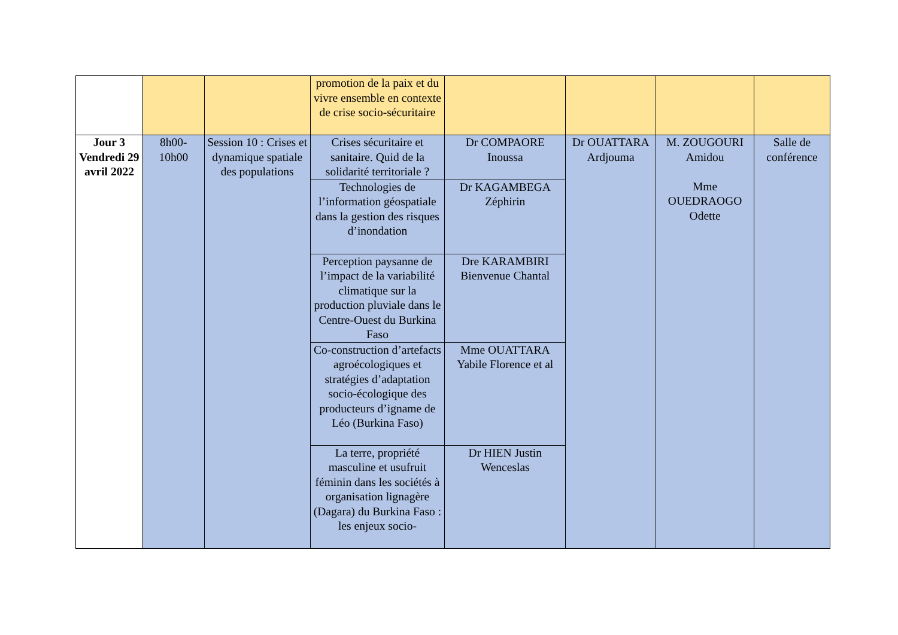| | | | promotion de la paix et du vivre ensemble en contexte de crise socio-sécuritaire | | | | |
| Jour 3 Vendredi 29 avril 2022 | 8h00-10h00 | Session 10 : Crises et dynamique spatiale des populations | Crises sécuritaire et sanitaire. Quid de la solidarité territoriale ? | Dr COMPAORE Inoussa | Dr OUATTARA Ardjouma | M. ZOUGOURI Amidou Mme OUEDRAOGO Odette | Salle de conférence |
| | | | Technologies de l’information géospatiale dans la gestion des risques d’inondation | Dr KAGAMBEGA Zéphirin | | | |
| | | | Perception paysanne de l’impact de la variabilité climatique sur la production pluviale dans le Centre-Ouest du Burkina Faso | Dre KARAMBIRI Bienvenue Chantal | | | |
| | | | Co-construction d’artefacts agroécologiques et stratégies d’adaptation socio-écologique des producteurs d’igname de Léo (Burkina Faso) | Mme OUATTARA Yabile Florence et al | | | |
| | | | La terre, propriété masculine et usufruit féminin dans les sociétés à organisation lignagère (Dagara) du Burkina Faso : les enjeux socio- | Dr HIEN Justin Wenceslas | | | |